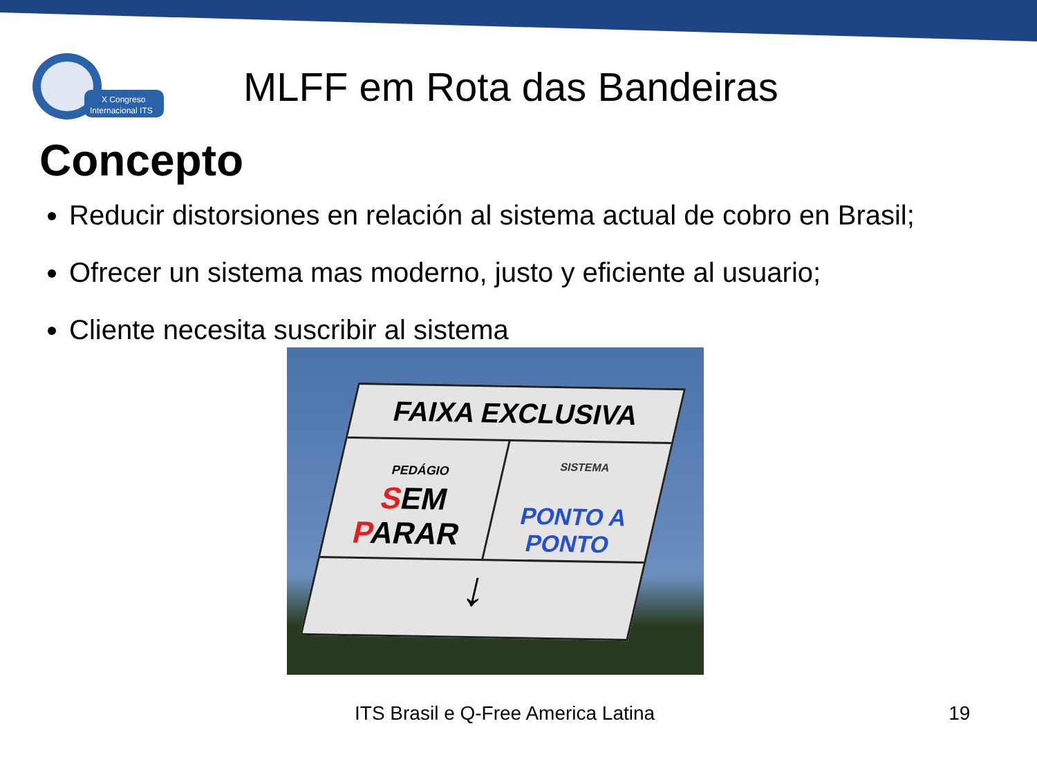X Congreso
Internacional ITS
MLFF em Rota das Bandeiras
Concepto
Reducir distorsiones en relación al sistema actual de cobro en Brasil;
Ofrecer un sistema mas moderno, justo y eficiente al usuario;
Cliente necesita suscribir al sistema
FAIXA EXCLUSIVA
PEDÁGIO
SEM PARAR
SISTEMA
PONTO A PONTO
↓
ITS Brasil e Q-Free America Latina
19